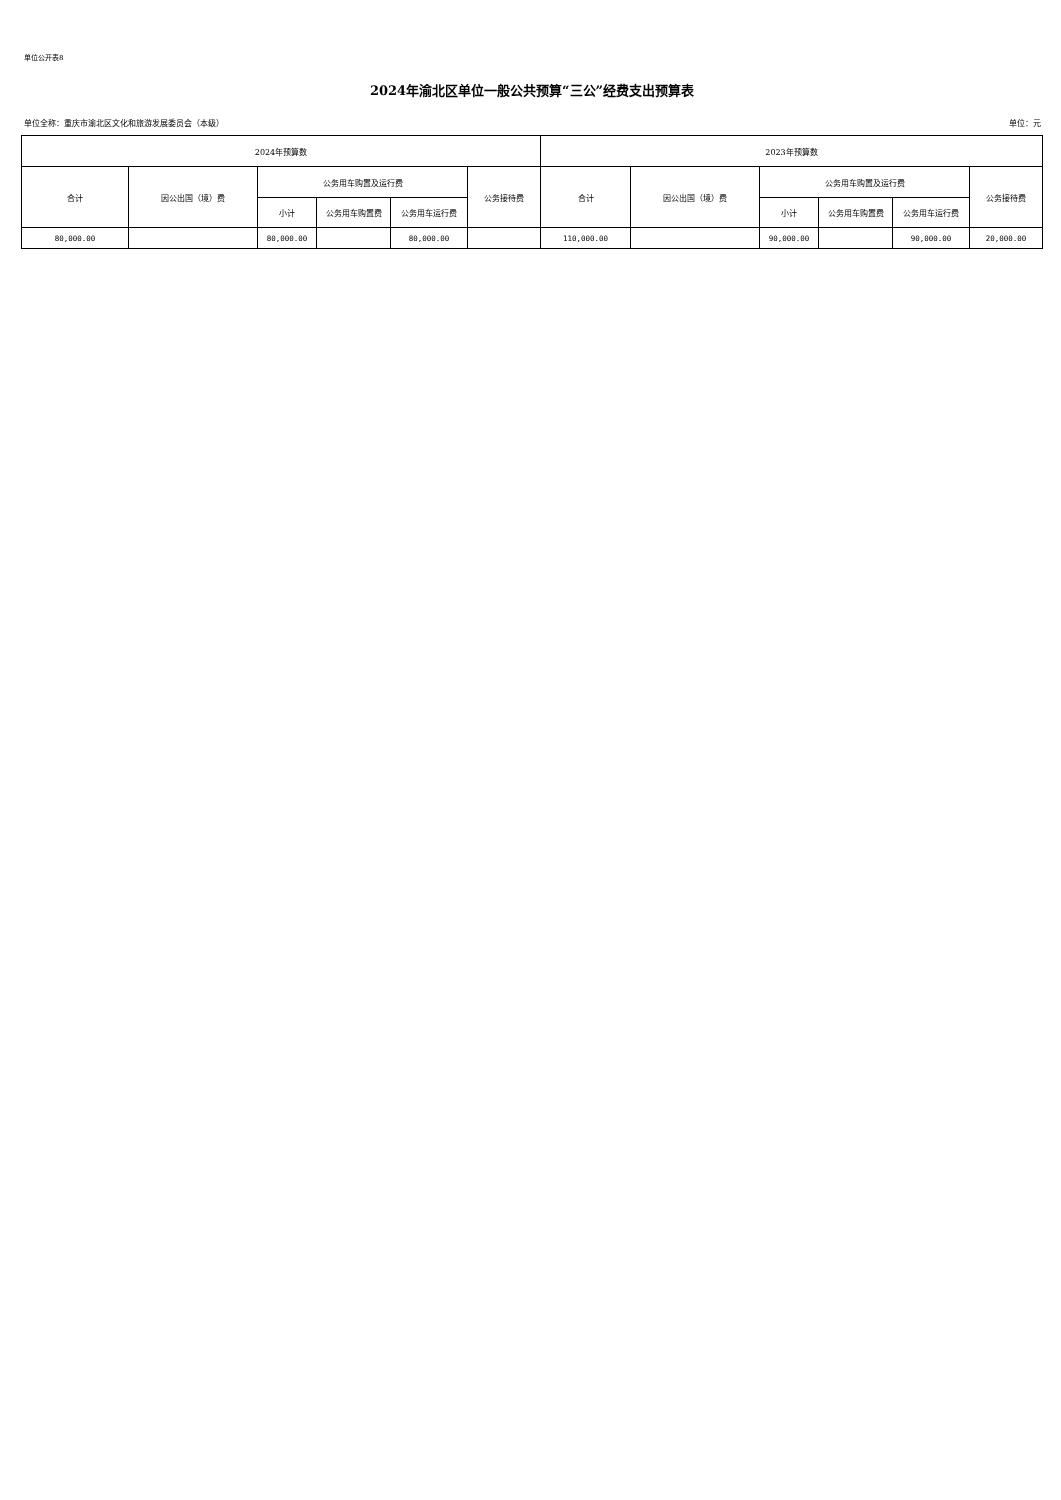单位公开表8
2024年渝北区单位一般公共预算“三公”经费支出预算表
单位全称：重庆市渝北区文化和旅游发展委员会（本级） 单位：元
| 2024年预算数 | | | | | | 2023年预算数 | | | | | |
| --- | --- | --- | --- | --- | --- | --- | --- | --- | --- | --- | --- |
| 合计 | 因公出国（境）费 | 公务用车购置及运行费 | | | 公务接待费 | 合计 | 因公出国（境）费 | 公务用车购置及运行费 | | | 公务接待费 |
| | | 小计 | 公务用车购置费 | 公务用车运行费 | | | | 小计 | 公务用车购置费 | 公务用车运行费 | |
| 80,000.00 | | 80,000.00 | | 80,000.00 | | 110,000.00 | | 90,000.00 | | 90,000.00 | 20,000.00 |